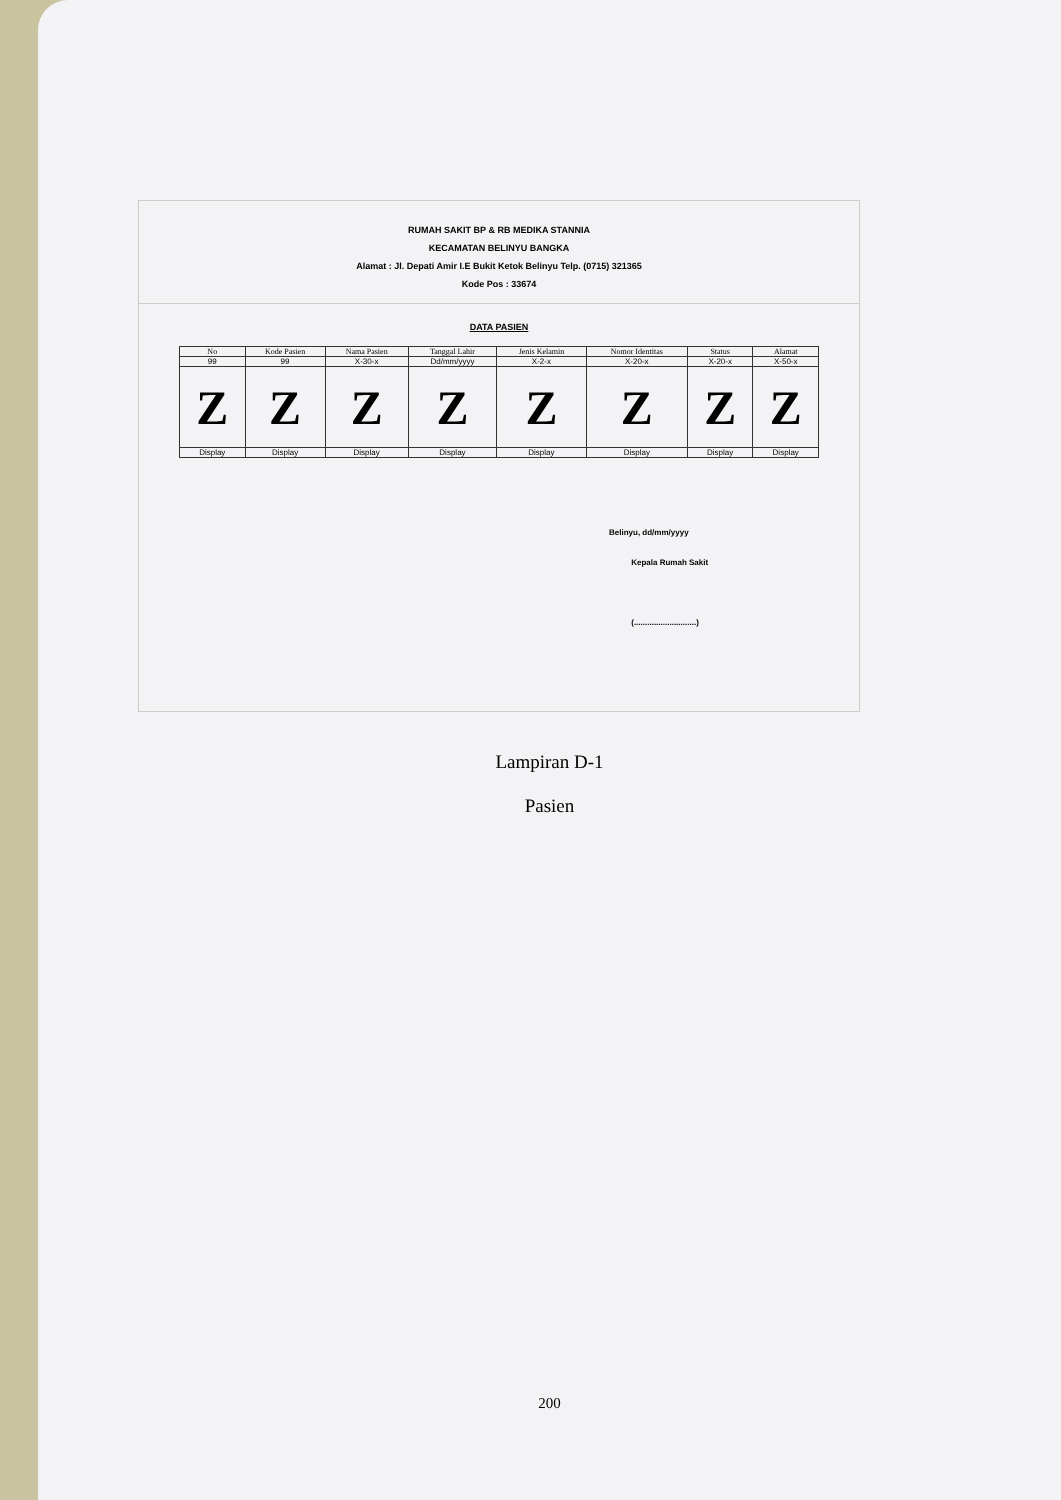RUMAH SAKIT BP & RB MEDIKA STANNIA
KECAMATAN BELINYU BANGKA
Alamat : Jl. Depati Amir I.E Bukit Ketok Belinyu Telp. (0715) 321365
Kode Pos : 33674
DATA PASIEN
| No | Kode Pasien | Nama Pasien | Tanggal Lahir | Jenis Kelamin | Nomor Identitas | Status | Alamat |
| --- | --- | --- | --- | --- | --- | --- | --- |
| 99 | 99 | X-30-x | Dd/mm/yyyy | X-2-x | X-20-x | X-20-x | X-50-x |
| Z | Z | Z | Z | Z | Z | Z | Z |
| Display | Display | Display | Display | Display | Display | Display | Display |
Belinyu, dd/mm/yyyy
Kepala Rumah Sakit
(............................)
Lampiran D-1
Pasien
200